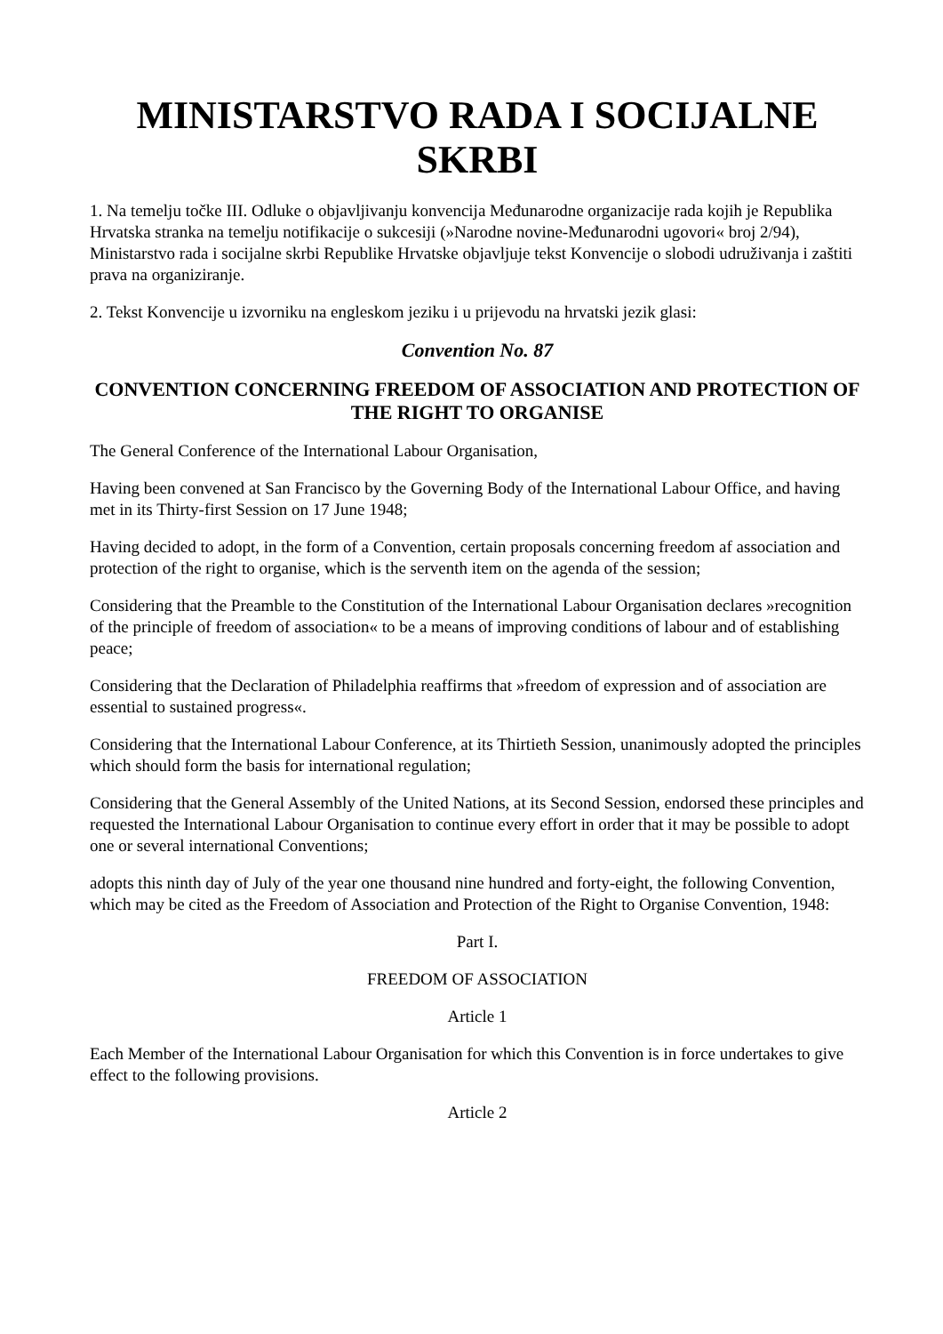MINISTARSTVO RADA I SOCIJALNE SKRBI
1. Na temelju točke III. Odluke o objavljivanju konvencija Međunarodne organizacije rada kojih je Republika Hrvatska stranka na temelju notifikacije o sukcesiji (»Narodne novine-Međunarodni ugovori« broj 2/94), Ministarstvo rada i socijalne skrbi Republike Hrvatske objavljuje tekst Konvencije o slobodi udruživanja i zaštiti prava na organiziranje.
2. Tekst Konvencije u izvorniku na engleskom jeziku i u prijevodu na hrvatski jezik glasi:
Convention No. 87
CONVENTION CONCERNING FREEDOM OF ASSOCIATION AND PROTECTION OF THE RIGHT TO ORGANISE
The General Conference of the International Labour Organisation,
Having been convened at San Francisco by the Governing Body of the International Labour Office, and having met in its Thirty-first Session on 17 June 1948;
Having decided to adopt, in the form of a Convention, certain proposals concerning freedom af association and protection of the right to organise, which is the serventh item on the agenda of the session;
Considering that the Preamble to the Constitution of the International Labour Organisation declares »recognition of the principle of freedom of association« to be a means of improving conditions of labour and of establishing peace;
Considering that the Declaration of Philadelphia reaffirms that »freedom of expression and of association are essential to sustained progress«.
Considering that the International Labour Conference, at its Thirtieth Session, unanimously adopted the principles which should form the basis for international regulation;
Considering that the General Assembly of the United Nations, at its Second Session, endorsed these principles and requested the International Labour Organisation to continue every effort in order that it may be possible to adopt one or several international Conventions;
adopts this ninth day of July of the year one thousand nine hundred and forty-eight, the following Convention, which may be cited as the Freedom of Association and Protection of the Right to Organise Convention, 1948:
Part I.
FREEDOM OF ASSOCIATION
Article 1
Each Member of the International Labour Organisation for which this Convention is in force undertakes to give effect to the following provisions.
Article 2